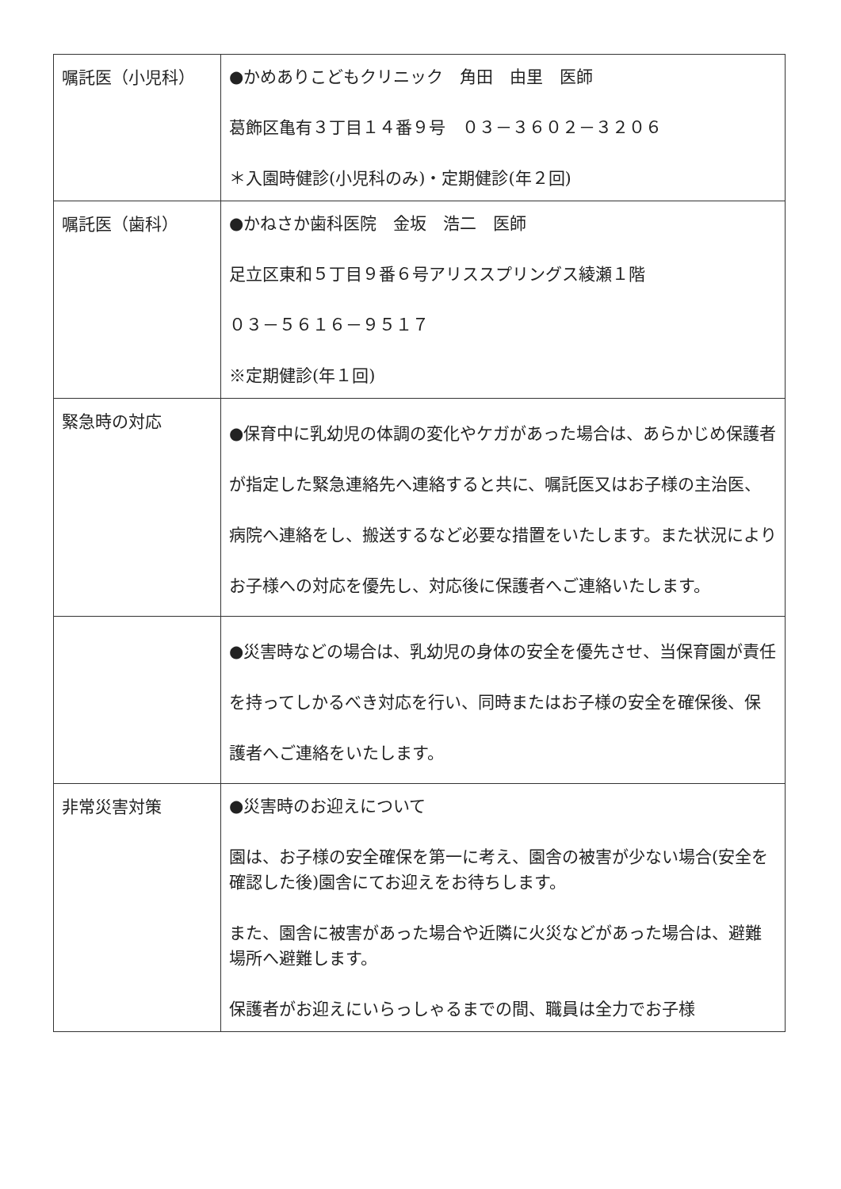| 嘱託医（小児科） | ●かめありこどもクリニック 角田 由里 医師 葛飾区亀有３丁目１４番９号 ０３－３６０２－３２０６ ＊入園時健診(小児科のみ)・定期健診(年２回) |
| 嘱託医（歯科） | ●かねさか歯科医院 金坂 浩二 医師 足立区東和５丁目９番６号アリススプリングス綾瀬１階 ０３－５６１６－９５１７ ※定期健診(年１回) |
| 緊急時の対応 | ●保育中に乳幼児の体調の変化やケガがあった場合は、あらかじめ保護者が指定した緊急連絡先へ連絡すると共に、嘱託医又はお子様の主治医、病院へ連絡をし、搬送するなど必要な措置をいたします。また状況によりお子様への対応を優先し、対応後に保護者へご連絡いたします。 |
| | ●災害時などの場合は、乳幼児の身体の安全を優先させ、当保育園が責任を持ってしかるべき対応を行い、同時またはお子様の安全を確保後、保護者へご連絡をいたします。 |
| 非常災害対策 | ●災害時のお迎えについて 園は、お子様の安全確保を第一に考え、園舎の被害が少ない場合(安全を確認した後)園舎にてお迎えをお待ちします。 また、園舎に被害があった場合や近隣に火災などがあった場合は、避難場所へ避難します。 保護者がお迎えにいらっしゃるまでの間、職員は全力でお子様 |